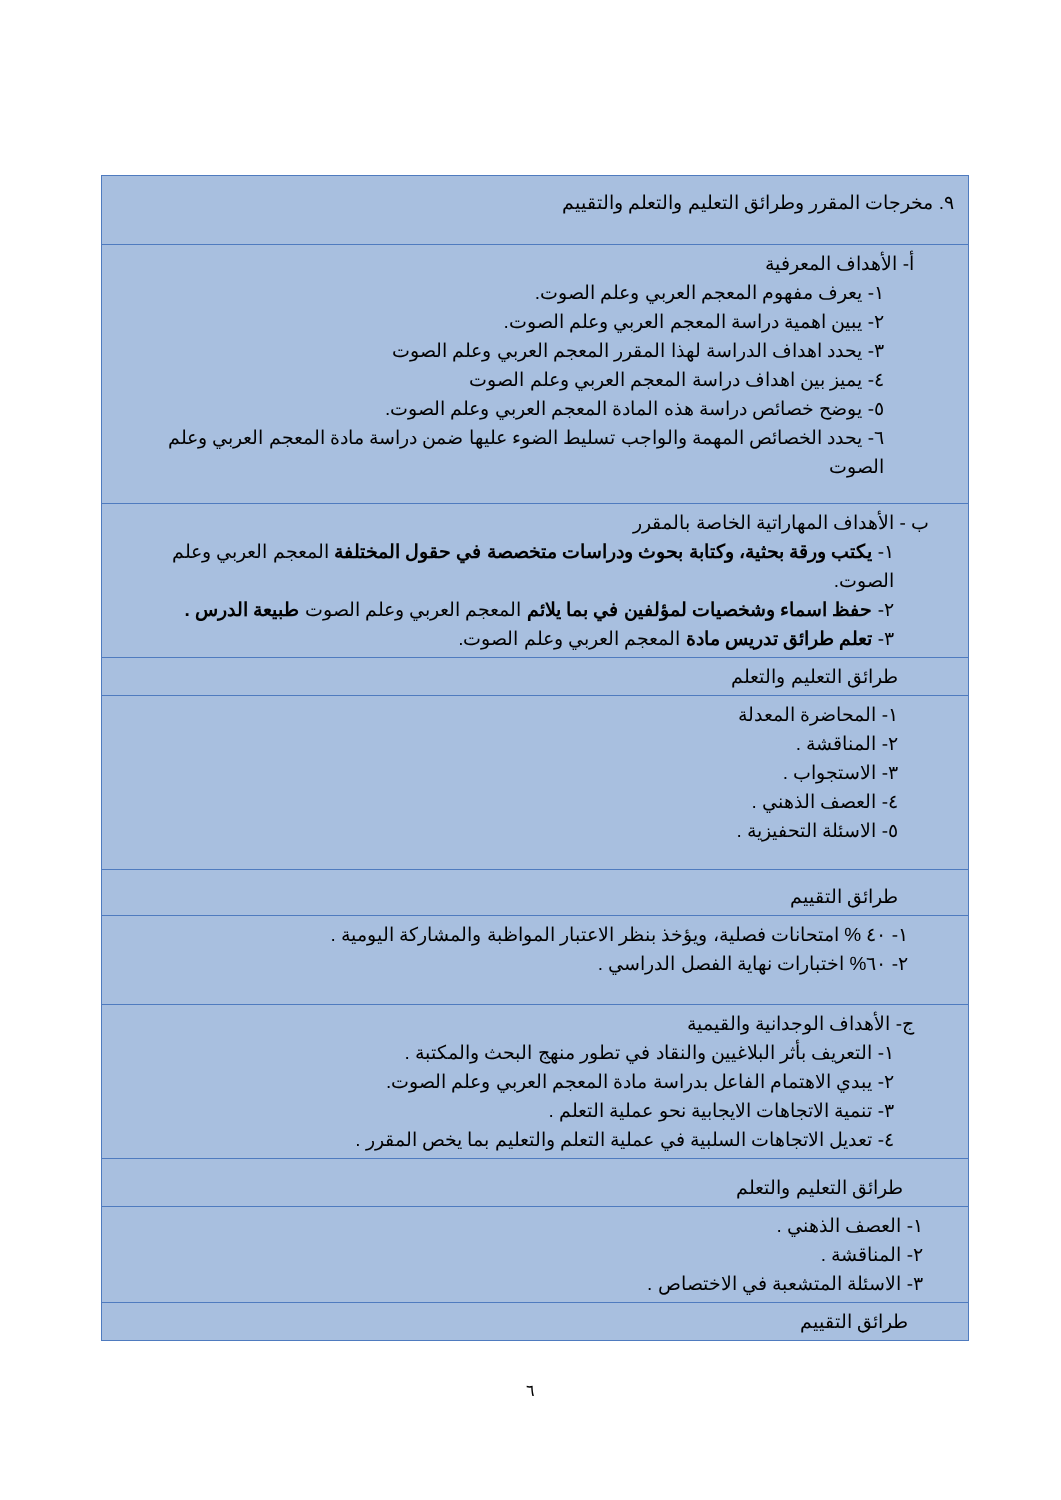| ٩. مخرجات المقرر وطرائق التعليم والتعلم والتقييم |
| أ- الأهداف المعرفية ١- يعرف مفهوم المعجم العربي وعلم الصوت. ٢- يبين اهمية دراسة المعجم العربي وعلم الصوت. ٣- يحدد اهداف الدراسة لهذا المقرر المعجم العربي وعلم الصوت ٤- يميز بين اهداف دراسة المعجم العربي وعلم الصوت ٥- يوضح خصائص دراسة هذه المادة المعجم العربي وعلم الصوت. ٦- يحدد الخصائص المهمة والواجب تسليط الضوء عليها ضمن دراسة مادة المعجم العربي وعلم الصوت |
| ب - الأهداف المهاراتية الخاصة بالمقرر ١- يكتب ورقة بحثية، وكتابة بحوث ودراسات متخصصة في حقول المختلفة المعجم العربي وعلم الصوت. ٢- حفظ اسماء وشخصيات لمؤلفين في بما يلائم المعجم العربي وعلم الصوت طبيعة الدرس . ٣- تعلم طرائق تدريس مادة المعجم العربي وعلم الصوت. |
| طرائق التعليم والتعلم |
| ١- المحاضرة المعدلة ٢- المناقشة . ٣- الاستجواب . ٤- العصف الذهني . ٥- الاسئلة التحفيزية . |
| طرائق التقييم |
| ١- ٤٠ % امتحانات فصلية، ويؤخذ بنظر الاعتبار المواظبة والمشاركة اليومية . ٢- ٦٠% اختبارات نهاية الفصل الدراسي . |
| ج- الأهداف الوجدانية والقيمية ١- التعريف بأثر البلاغيين والنقاد في تطور منهج البحث والمكتبة . ٢- يبدي الاهتمام الفاعل بدراسة مادة المعجم العربي وعلم الصوت. ٣- تنمية الاتجاهات الايجابية نحو عملية التعلم . ٤- تعديل الاتجاهات السلبية في عملية التعلم والتعليم بما يخص المقرر . |
| طرائق التعليم والتعلم |
| ١- العصف الذهني . ٢- المناقشة . ٣- الاسئلة المتشعبة في الاختصاص . |
| طرائق التقييم |
٦